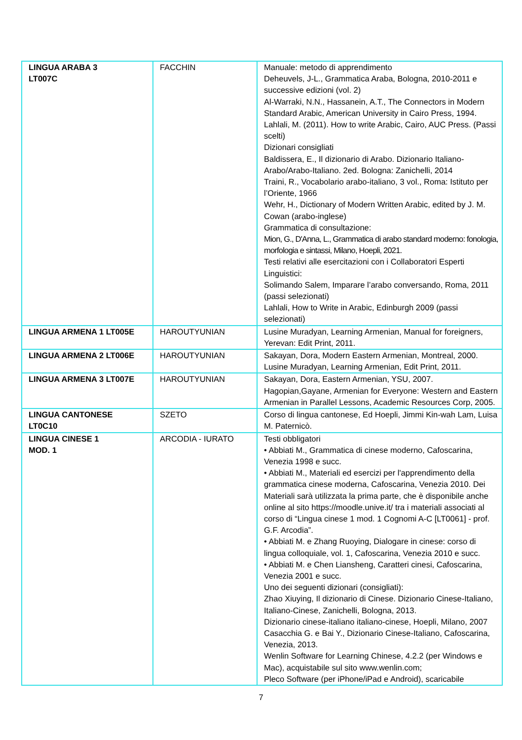| LINGUA ARABA 3 LT007C | FACCHIN | Manuale: metodo di apprendimento Deheuvels, J-L., Grammatica Araba, Bologna, 2010-2011 e successive edizioni (vol. 2) Al-Warraki, N.N., Hassanein, A.T., The Connectors in Modern Standard Arabic, American University in Cairo Press, 1994. Lahlali, M. (2011). How to write Arabic, Cairo, AUC Press. (Passi scelti) Dizionari consigliati Baldissera, E., Il dizionario di Arabo. Dizionario Italiano-Arabo/Arabo-Italiano. 2ed. Bologna: Zanichelli, 2014 Traini, R., Vocabolario arabo-italiano, 3 vol., Roma: Istituto per l’Oriente, 1966 Wehr, H., Dictionary of Modern Written Arabic, edited by J. M. Cowan (arabo-inglese) Grammatica di consultazione: Mion, G., D'Anna, L., Grammatica di arabo standard moderno: fonologia, morfologia e sintassi, Milano, Hoepli, 2021. Testi relativi alle esercitazioni con i Collaboratori Esperti Linguistici: Solimando Salem, Imparare l’arabo conversando, Roma, 2011 (passi selezionati) Lahlali, How to Write in Arabic, Edinburgh 2009 (passi selezionati) |
| LINGUA ARMENA 1 LT005E | HAROUTYUNIAN | Lusine Muradyan, Learning Armenian, Manual for foreigners, Yerevan: Edit Print, 2011. |
| LINGUA ARMENA 2 LT006E | HAROUTYUNIAN | Sakayan, Dora, Modern Eastern Armenian, Montreal, 2000. Lusine Muradyan, Learning Armenian, Edit Print, 2011. |
| LINGUA ARMENA 3 LT007E | HAROUTYUNIAN | Sakayan, Dora, Eastern Armenian, YSU, 2007. Hagopian,Gayane, Armenian for Everyone: Western and Eastern Armenian in Parallel Lessons, Academic Resources Corp, 2005. |
| LINGUA CANTONESE LT0C10 | SZETO | Corso di lingua cantonese, Ed Hoepli, Jimmi Kin-wah Lam, Luisa M. Paternicò. |
| LINGUA CINESE 1 MOD. 1 | ARCODIA - IURATO | Testi obbligatori • Abbiati M., Grammatica di cinese moderno, Cafoscarina, Venezia 1998 e succ. • Abbiati M., Materiali ed esercizi per l'apprendimento della grammatica cinese moderna, Cafoscarina, Venezia 2010. Dei Materiali sarà utilizzata la prima parte, che è disponibile anche online al sito https://moodle.unive.it/ tra i materiali associati al corso di “Lingua cinese 1 mod. 1 Cognomi A-C [LT0061] - prof. G.F. Arcodia”. • Abbiati M. e Zhang Ruoying, Dialogare in cinese: corso di lingua colloquiale, vol. 1, Cafoscarina, Venezia 2010 e succ. • Abbiati M. e Chen Liansheng, Caratteri cinesi, Cafoscarina, Venezia 2001 e succ. Uno dei seguenti dizionari (consigliati): Zhao Xiuying, Il dizionario di Cinese. Dizionario Cinese-Italiano, Italiano-Cinese, Zanichelli, Bologna, 2013. Dizionario cinese-italiano italiano-cinese, Hoepli, Milano, 2007 Casacchia G. e Bai Y., Dizionario Cinese-Italiano, Cafoscarina, Venezia, 2013. Wenlin Software for Learning Chinese, 4.2.2 (per Windows e Mac), acquistabile sul sito www.wenlin.com; Pleco Software (per iPhone/iPad e Android), scaricabile |
7